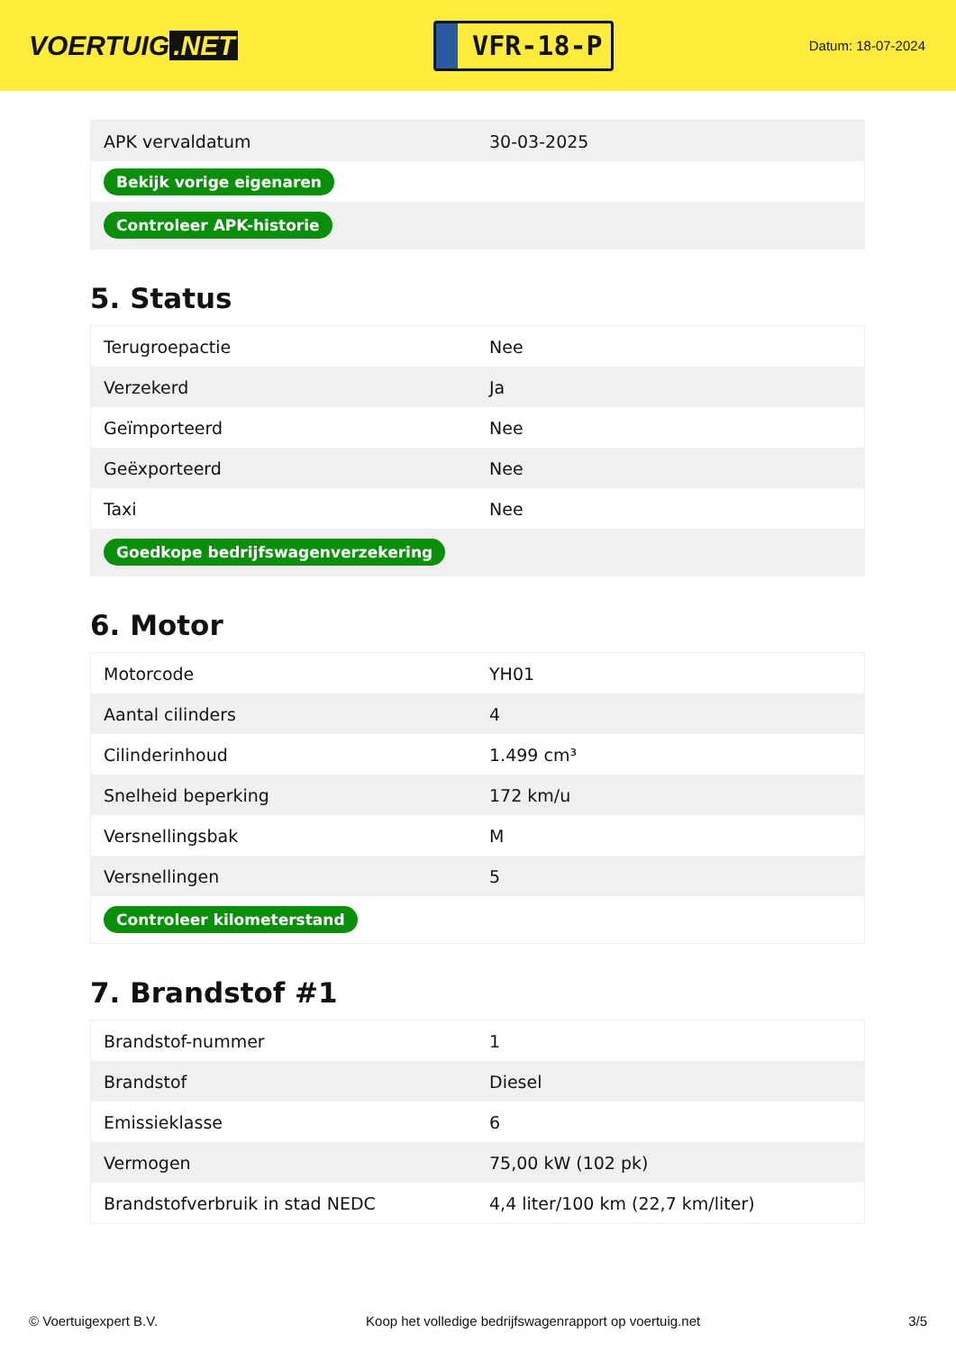VOERTUIG.NET
VFR-18-P
Datum: 18-07-2024
| APK vervaldatum | 30-03-2025 |
| Bekijk vorige eigenaren | |
| Controleer APK-historie | |
5. Status
| Terugroepactie | Nee |
| Verzekerd | Ja |
| Geïmporteerd | Nee |
| Geëxporteerd | Nee |
| Taxi | Nee |
| Goedkope bedrijfswagenverzekering | |
6. Motor
| Motorcode | YH01 |
| Aantal cilinders | 4 |
| Cilinderinhoud | 1.499 cm³ |
| Snelheid beperking | 172 km/u |
| Versnellingsbak | M |
| Versnellingen | 5 |
| Controleer kilometerstand | |
7. Brandstof #1
| Brandstof-nummer | 1 |
| Brandstof | Diesel |
| Emissieklasse | 6 |
| Vermogen | 75,00 kW (102 pk) |
| Brandstofverbruik in stad NEDC | 4,4 liter/100 km (22,7 km/liter) |
© Voertuigexpert B.V. Koop het volledige bedrijfswagenrapport op voertuig.net 3/5